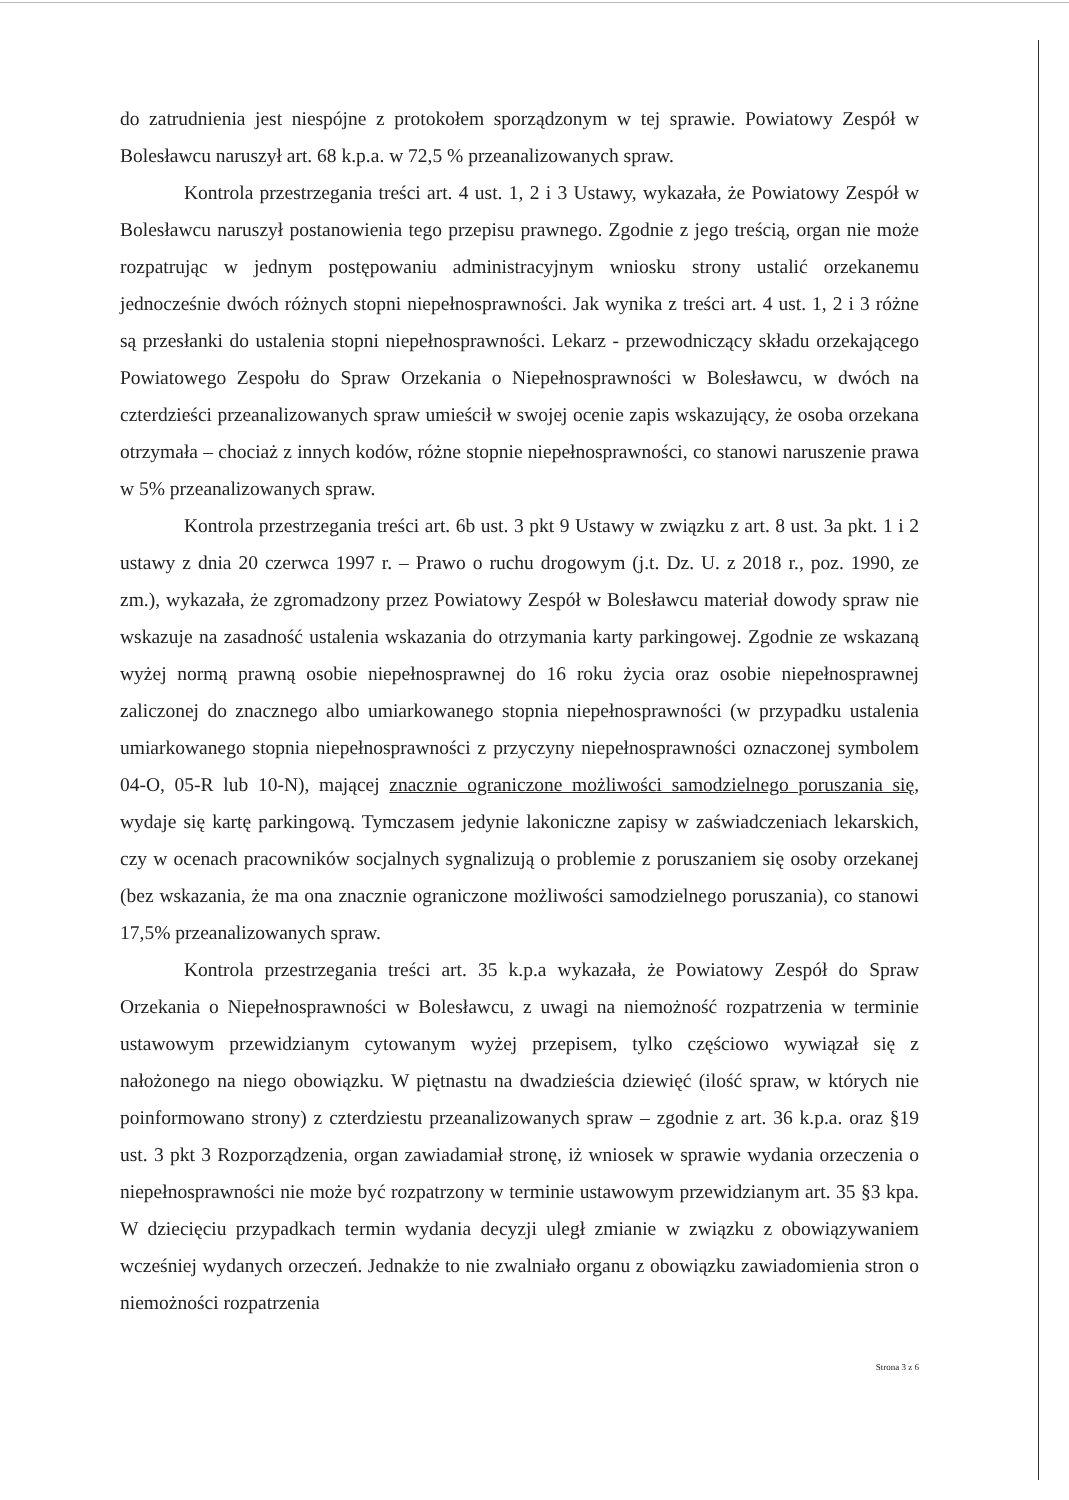do zatrudnienia jest niespójne z protokołem sporządzonym w tej sprawie. Powiatowy Zespół w Bolesławcu naruszył art. 68 k.p.a. w 72,5 % przeanalizowanych spraw.
Kontrola przestrzegania treści art. 4 ust. 1, 2 i 3 Ustawy, wykazała, że Powiatowy Zespół w Bolesławcu naruszył postanowienia tego przepisu prawnego. Zgodnie z jego treścią, organ nie może rozpatrując w jednym postępowaniu administracyjnym wniosku strony ustalić orzekanemu jednocześnie dwóch różnych stopni niepełnosprawności. Jak wynika z treści art. 4 ust. 1, 2 i 3 różne są przesłanki do ustalenia stopni niepełnosprawności. Lekarz - przewodniczący składu orzekającego Powiatowego Zespołu do Spraw Orzekania o Niepełnosprawności w Bolesławcu, w dwóch na czterdzieści przeanalizowanych spraw umieścił w swojej ocenie zapis wskazujący, że osoba orzekana otrzymała – chociaż z innych kodów, różne stopnie niepełnosprawności, co stanowi naruszenie prawa w 5% przeanalizowanych spraw.
Kontrola przestrzegania treści art. 6b ust. 3 pkt 9 Ustawy w związku z art. 8 ust. 3a pkt. 1 i 2 ustawy z dnia 20 czerwca 1997 r. – Prawo o ruchu drogowym (j.t. Dz. U. z 2018 r., poz. 1990, ze zm.), wykazała, że zgromadzony przez Powiatowy Zespół w Bolesławcu materiał dowody spraw nie wskazuje na zasadność ustalenia wskazania do otrzymania karty parkingowej. Zgodnie ze wskazaną wyżej normą prawną osobie niepełnosprawnej do 16 roku życia oraz osobie niepełnosprawnej zaliczonej do znacznego albo umiarkowanego stopnia niepełnosprawności (w przypadku ustalenia umiarkowanego stopnia niepełnosprawności z przyczyny niepełnosprawności oznaczonej symbolem 04-O, 05-R lub 10-N), mającej znacznie ograniczone możliwości samodzielnego poruszania się, wydaje się kartę parkingową. Tymczasem jedynie lakoniczne zapisy w zaświadczeniach lekarskich, czy w ocenach pracowników socjalnych sygnalizują o problemie z poruszaniem się osoby orzekanej (bez wskazania, że ma ona znacznie ograniczone możliwości samodzielnego poruszania), co stanowi 17,5% przeanalizowanych spraw.
Kontrola przestrzegania treści art. 35 k.p.a wykazała, że Powiatowy Zespół do Spraw Orzekania o Niepełnosprawności w Bolesławcu, z uwagi na niemożność rozpatrzenia w terminie ustawowym przewidzianym cytowanym wyżej przepisem, tylko częściowo wywiązał się z nałożonego na niego obowiązku. W piętnastu na dwadzieścia dziewięć (ilość spraw, w których nie poinformowano strony) z czterdziestu przeanalizowanych spraw – zgodnie z art. 36 k.p.a. oraz §19 ust. 3 pkt 3 Rozporządzenia, organ zawiadamiał stronę, iż wniosek w sprawie wydania orzeczenia o niepełnosprawności nie może być rozpatrzony w terminie ustawowym przewidzianym art. 35 §3 kpa. W dziecięciu przypadkach termin wydania decyzji uległ zmianie w związku z obowiązywaniem wcześniej wydanych orzeczeń. Jednakże to nie zwalniało organu z obowiązku zawiadomienia stron o niemożności rozpatrzenia
Strona 3 z 6